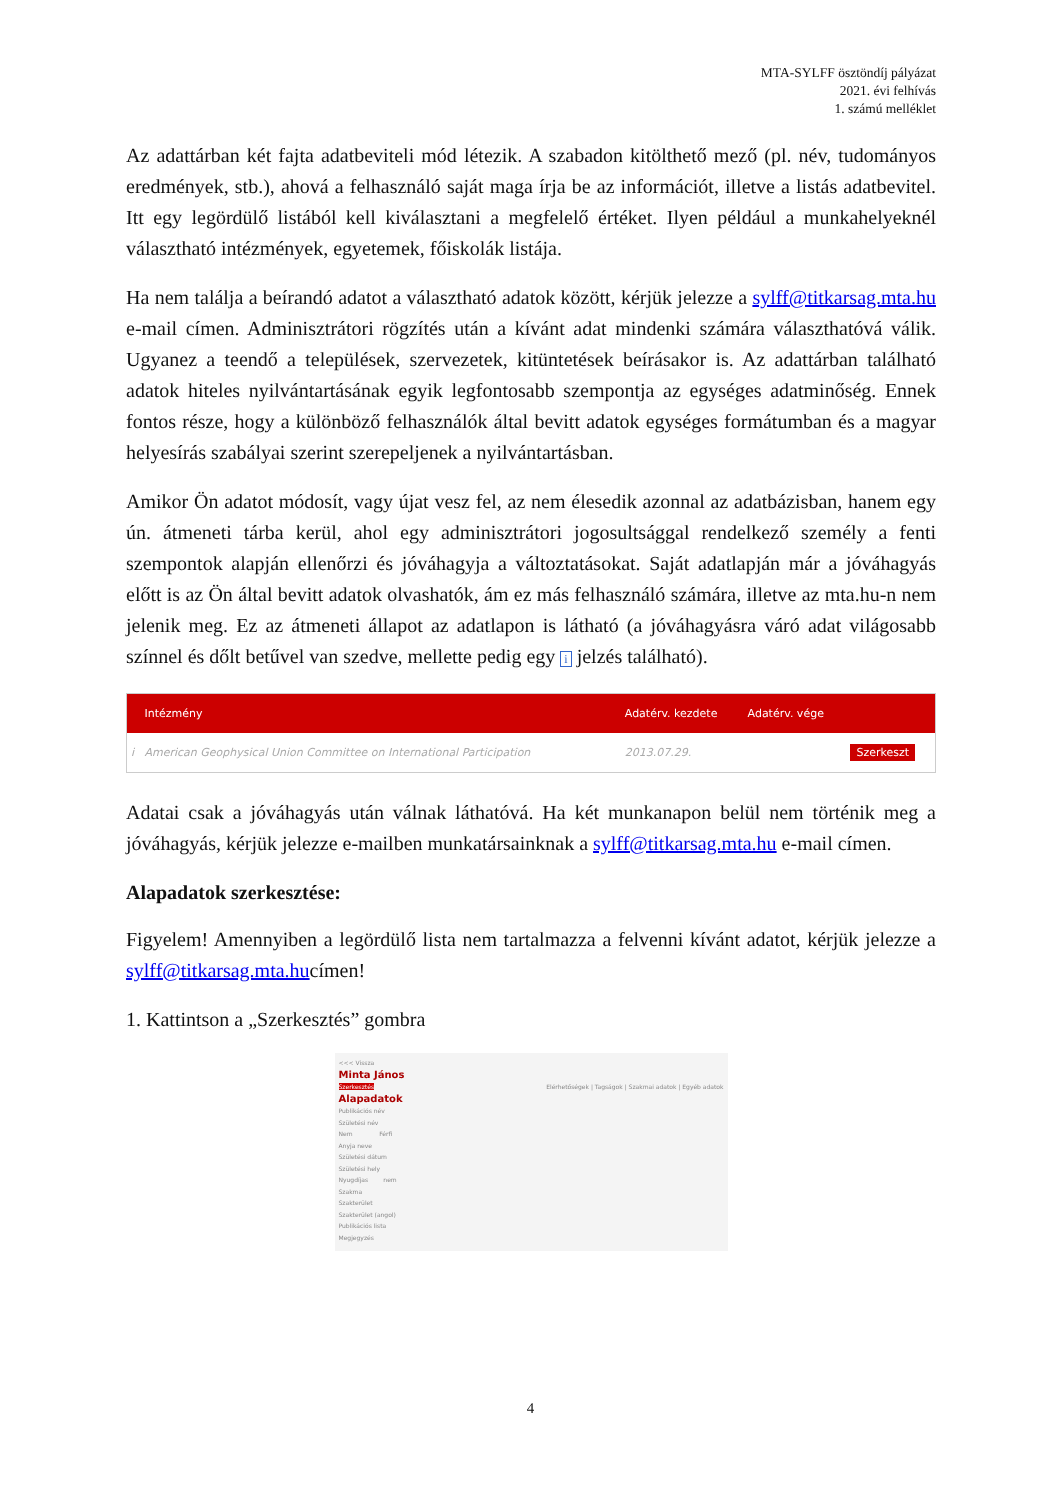MTA-SYLFF ösztöndíj pályázat
2021. évi felhívás
1. számú melléklet
Az adattárban két fajta adatbeviteli mód létezik. A szabadon kitölthető mező (pl. név, tudományos eredmények, stb.), ahová a felhasználó saját maga írja be az információt, illetve a listás adatbevitel. Itt egy legördülő listából kell kiválasztani a megfelelő értéket. Ilyen például a munkahelyeknél választható intézmények, egyetemek, főiskolák listája.
Ha nem találja a beírandó adatot a választható adatok között, kérjük jelezze a sylff@titkarsag.mta.hu e-mail címen. Adminisztrátori rögzítés után a kívánt adat mindenki számára választhatóvá válik. Ugyanez a teendő a települések, szervezetek, kitüntetések beírásakor is. Az adattárban található adatok hiteles nyilvántartásának egyik legfontosabb szempontja az egységes adatminőség. Ennek fontos része, hogy a különböző felhasználók által bevitt adatok egységes formátumban és a magyar helyesírás szabályai szerint szerepeljenek a nyilvántartásban.
Amikor Ön adatot módosít, vagy újat vesz fel, az nem élesedik azonnal az adatbázisban, hanem egy ún. átmeneti tárba kerül, ahol egy adminisztrátori jogosultsággal rendelkező személy a fenti szempontok alapján ellenőrzi és jóváhagyja a változtatásokat. Saját adatlapján már a jóváhagyás előtt is az Ön által bevitt adatok olvashatók, ám ez más felhasználó számára, illetve az mta.hu-n nem jelenik meg. Ez az átmeneti állapot az adatlapon is látható (a jóváhagyásra váró adat világosabb színnel és dőlt betűvel van szedve, mellette pedig egy i jelzés található).
| | Intézmény | Adatérv. kezdete | Adatérv. vége | |
| --- | --- | --- | --- | --- |
| i | American Geophysical Union Committee on International Participation | 2013.07.29. | | Szerkeszt |
Adatai csak a jóváhagyás után válnak láthatóvá. Ha két munkanapon belül nem történik meg a jóváhagyás, kérjük jelezze e-mailben munkatársainknak a sylff@titkarsag.mta.hu e-mail címen.
Alapadatok szerkesztése:
Figyelem! Amennyiben a legördülő lista nem tartalmazza a felvenni kívánt adatot, kérjük jelezze a sylff@titkarsag.mta.hucímen!
1. Kattintson a „Szerkesztés” gombra
<<< Vissza
Minta János
Szerkesztés Elérhetőségek | Tagságok | Szakmai adatok | Egyéb adatok
Alapadatok
Publikációs név
Születési név
Nem Férfi
Anyja neve
Születési dátum
Születési hely
Nyugdíjas nem
Szakma
Szakterület
Szakterület (angol)
Publikációs lista
Megjegyzés
4